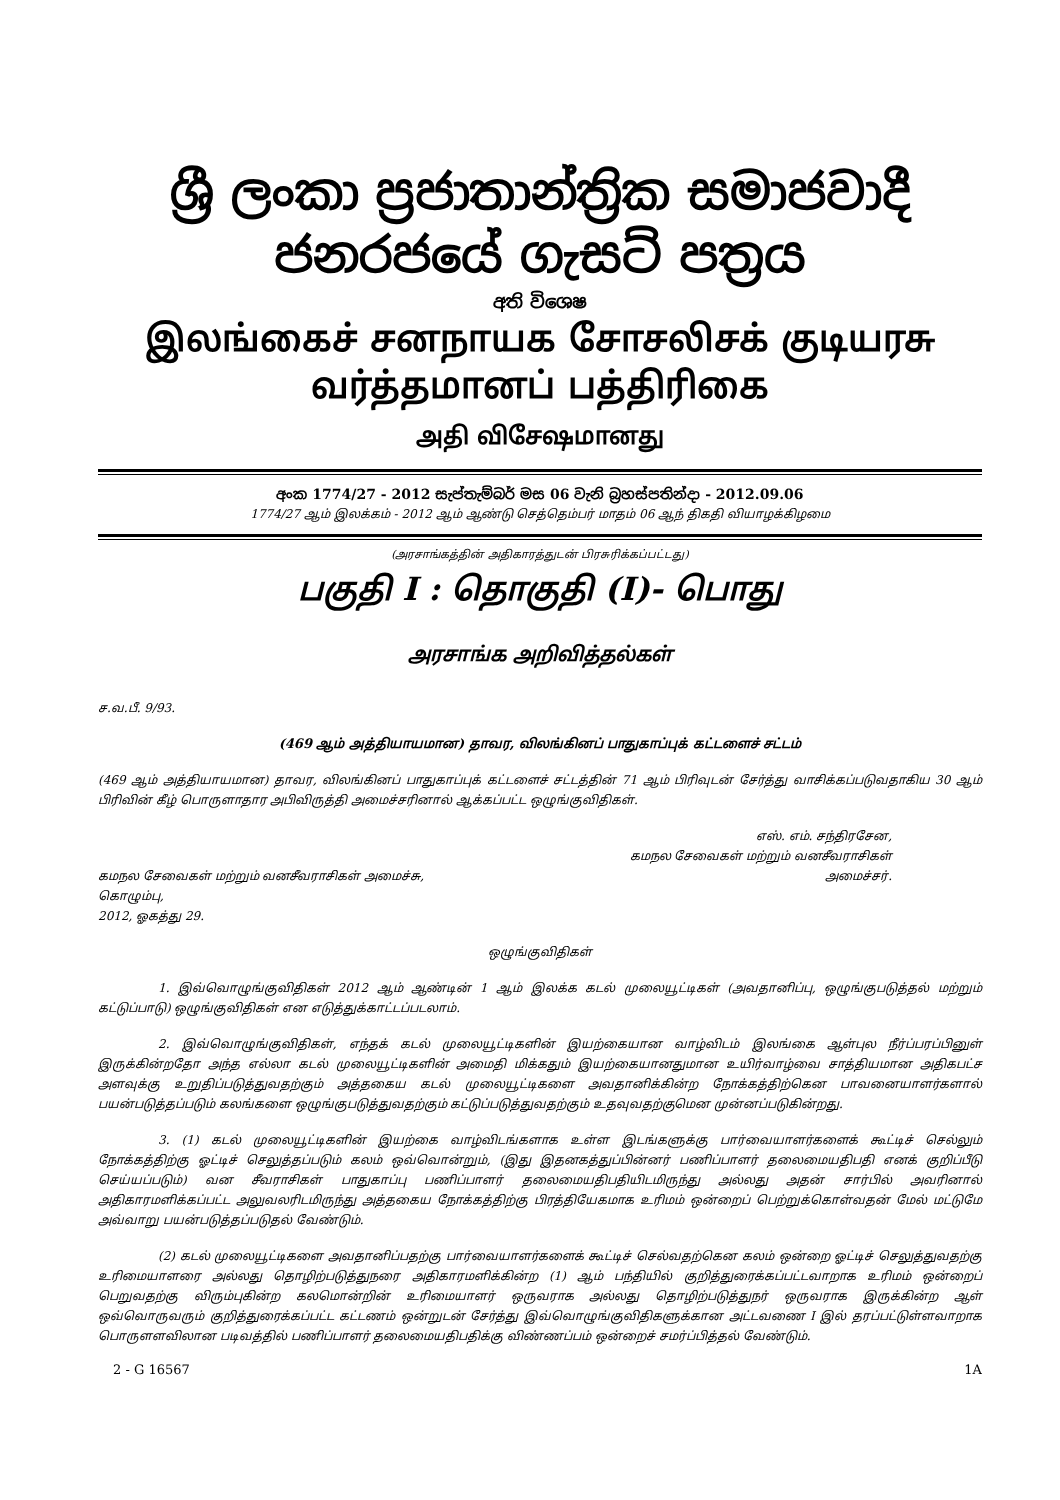ශ්‍රී ලංකා ප්‍රජාතාන්ත්‍රික සමාජවාදී ජනරජයේ ගැසට් පත්‍රය
අති විශෙෂ
இலங்கைச் சனநாயக சோசலிசக் குடியரசு வர்த்தமானப் பத்திரிகை
அதி விசேஷமானது
අංක 1774/27 - 2012 සැප්තැම්බර් මස 06 වැනි බ්‍රහස්පතින්දා - 2012.09.06
1774/27 ஆம் இலக்கம் - 2012 ஆம் ஆண்டு செத்தெம்பர் மாதம் 06 ஆந் திகதி வியாழக்கிழமை
(அரசாங்கத்தின் அதிகாரத்துடன் பிரசுரிக்கப்பட்டது)
பகுதி I : தொகுதி (I)- பொது
அரசாங்க அறிவித்தல்கள்
ச.வ.பீ. 9/93.
(469 ஆம் அத்தியாயமான) தாவர, விலங்கினப் பாதுகாப்புக் கட்டளைச் சட்டம்
(469 ஆம் அத்தியாயமான) தாவர, விலங்கினப் பாதுகாப்புக் கட்டளைச் சட்டத்தின் 71 ஆம் பிரிவுடன் சேர்த்து வாசிக்கப்படுவதாகிய 30 ஆம் பிரிவின் கீழ் பொருளாதார அபிவிருத்தி அமைச்சரினால் ஆக்கப்பட்ட ஒழுங்குவிதிகள்.
கமநல சேவைகள் மற்றும் வனசீவராசிகள் அமைச்சு,
கொழும்பு,
2012, ஓகத்து 29.
எஸ். எம். சந்திரசேன,
கமநல சேவைகள் மற்றும் வனசீவராசிகள்
அமைச்சர்.
ஒழுங்குவிதிகள்
1. இவ்வொழுங்குவிதிகள் 2012 ஆம் ஆண்டின் 1 ஆம் இலக்க கடல் முலையூட்டிகள் (அவதானிப்பு, ஒழுங்குபடுத்தல் மற்றும் கட்டுப்பாடு) ஒழுங்குவிதிகள் என எடுத்துக்காட்டப்படலாம்.
2. இவ்வொழுங்குவிதிகள், எந்தக் கடல் முலையூட்டிகளின் இயற்கையான வாழ்விடம் இலங்கை ஆள்புல நீர்ப்பரப்பினுள் இருக்கின்றதோ அந்த எல்லா கடல் முலையூட்டிகளின் அமைதி மிக்கதும் இயற்கையானதுமான உயிர்வாழ்வை சாத்தியமான அதிகபட்ச அளவுக்கு உறுதிப்படுத்துவதற்கும் அத்தகைய கடல் முலையூட்டிகளை அவதானிக்கின்ற நோக்கத்திற்கென பாவனையாளர்களால் பயன்படுத்தப்படும் கலங்களை ஒழுங்குபடுத்துவதற்கும் கட்டுப்படுத்துவதற்கும் உதவுவதற்குமென முன்னப்படுகின்றது.
3. (1) கடல் முலையூட்டிகளின் இயற்கை வாழ்விடங்களாக உள்ள இடங்களுக்கு பார்வையாளர்களைக் கூட்டிச் செல்லும் நோக்கத்திற்கு ஓட்டிச் செலுத்தப்படும் கலம் ஒவ்வொன்றும், (இது இதனகத்துப்பின்னர் பணிப்பாளர் தலைமையதிபதி எனக் குறிப்பீடு செய்யப்படும்) வன சீவராசிகள் பாதுகாப்பு பணிப்பாளர் தலைமையதிபதியிடமிருந்து அல்லது அதன் சார்பில் அவரினால் அதிகாரமளிக்கப்பட்ட அலுவலரிடமிருந்து அத்தகைய நோக்கத்திற்கு பிரத்தியேகமாக உரிமம் ஒன்றைப் பெற்றுக்கொள்வதன் மேல் மட்டுமே அவ்வாறு பயன்படுத்தப்படுதல் வேண்டும்.
(2) கடல் முலையூட்டிகளை அவதானிப்பதற்கு பார்வையாளர்களைக் கூட்டிச் செல்வதற்கென கலம் ஒன்றை ஓட்டிச் செலுத்துவதற்கு உரிமையாளரை அல்லது தொழிற்படுத்துநரை அதிகாரமளிக்கின்ற (1) ஆம் பந்தியில் குறித்துரைக்கப்பட்டவாறாக உரிமம் ஒன்றைப் பெறுவதற்கு விரும்புகின்ற கலமொன்றின் உரிமையாளர் ஒருவராக அல்லது தொழிற்படுத்துநர் ஒருவராக இருக்கின்ற ஆள் ஒவ்வொருவரும் குறித்துரைக்கப்பட்ட கட்டணம் ஒன்றுடன் சேர்த்து இவ்வொழுங்குவிதிகளுக்கான அட்டவணை I இல் தரப்பட்டுள்ளவாறாக பொருளளவிலான படிவத்தில் பணிப்பாளர் தலைமையதிபதிக்கு விண்ணப்பம் ஒன்றைச் சமர்ப்பித்தல் வேண்டும்.
2 - G 16567 1A